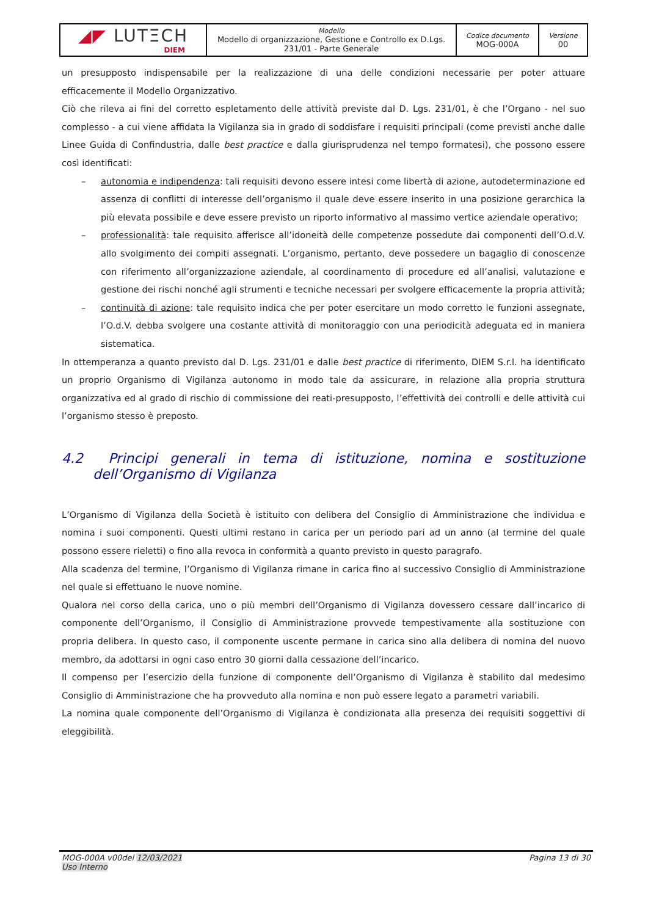| ◢◤ LUTΞCH DIEM | Modello Modello di organizzazione, Gestione e Controllo ex D.Lgs. 231/01 - Parte Generale | Codice documento MOG-000A | Versione 00 |
un presupposto indispensabile per la realizzazione di una delle condizioni necessarie per poter attuare efficacemente il Modello Organizzativo.
Ciò che rileva ai fini del corretto espletamento delle attività previste dal D. Lgs. 231/01, è che l’Organo - nel suo complesso - a cui viene affidata la Vigilanza sia in grado di soddisfare i requisiti principali (come previsti anche dalle Linee Guida di Confindustria, dalle best practice e dalla giurisprudenza nel tempo formatesi), che possono essere così identificati:
– autonomia e indipendenza: tali requisiti devono essere intesi come libertà di azione, autodeterminazione ed assenza di conflitti di interesse dell’organismo il quale deve essere inserito in una posizione gerarchica la più elevata possibile e deve essere previsto un riporto informativo al massimo vertice aziendale operativo;
– professionalità: tale requisito afferisce all’idoneità delle competenze possedute dai componenti dell’O.d.V. allo svolgimento dei compiti assegnati. L’organismo, pertanto, deve possedere un bagaglio di conoscenze con riferimento all’organizzazione aziendale, al coordinamento di procedure ed all’analisi, valutazione e gestione dei rischi nonché agli strumenti e tecniche necessari per svolgere efficacemente la propria attività;
– continuità di azione: tale requisito indica che per poter esercitare un modo corretto le funzioni assegnate, l’O.d.V. debba svolgere una costante attività di monitoraggio con una periodicità adeguata ed in maniera sistematica.
In ottemperanza a quanto previsto dal D. Lgs. 231/01 e dalle best practice di riferimento, DIEM S.r.l. ha identificato un proprio Organismo di Vigilanza autonomo in modo tale da assicurare, in relazione alla propria struttura organizzativa ed al grado di rischio di commissione dei reati-presupposto, l’effettività dei controlli e delle attività cui l’organismo stesso è preposto.
4.2 Principi generali in tema di istituzione, nomina e sostituzione dell’Organismo di Vigilanza
L’Organismo di Vigilanza della Società è istituito con delibera del Consiglio di Amministrazione che individua e nomina i suoi componenti. Questi ultimi restano in carica per un periodo pari ad un anno (al termine del quale possono essere rieletti) o fino alla revoca in conformità a quanto previsto in questo paragrafo.
Alla scadenza del termine, l’Organismo di Vigilanza rimane in carica fino al successivo Consiglio di Amministrazione nel quale si effettuano le nuove nomine.
Qualora nel corso della carica, uno o più membri dell’Organismo di Vigilanza dovessero cessare dall’incarico di componente dell’Organismo, il Consiglio di Amministrazione provvede tempestivamente alla sostituzione con propria delibera. In questo caso, il componente uscente permane in carica sino alla delibera di nomina del nuovo membro, da adottarsi in ogni caso entro 30 giorni dalla cessazione dell’incarico.
Il compenso per l’esercizio della funzione di componente dell’Organismo di Vigilanza è stabilito dal medesimo Consiglio di Amministrazione che ha provveduto alla nomina e non può essere legato a parametri variabili.
La nomina quale componente dell’Organismo di Vigilanza è condizionata alla presenza dei requisiti soggettivi di eleggibilità.
MOG-000A v00del 12/03/2021
Uso Interno
Pagina 13 di 30